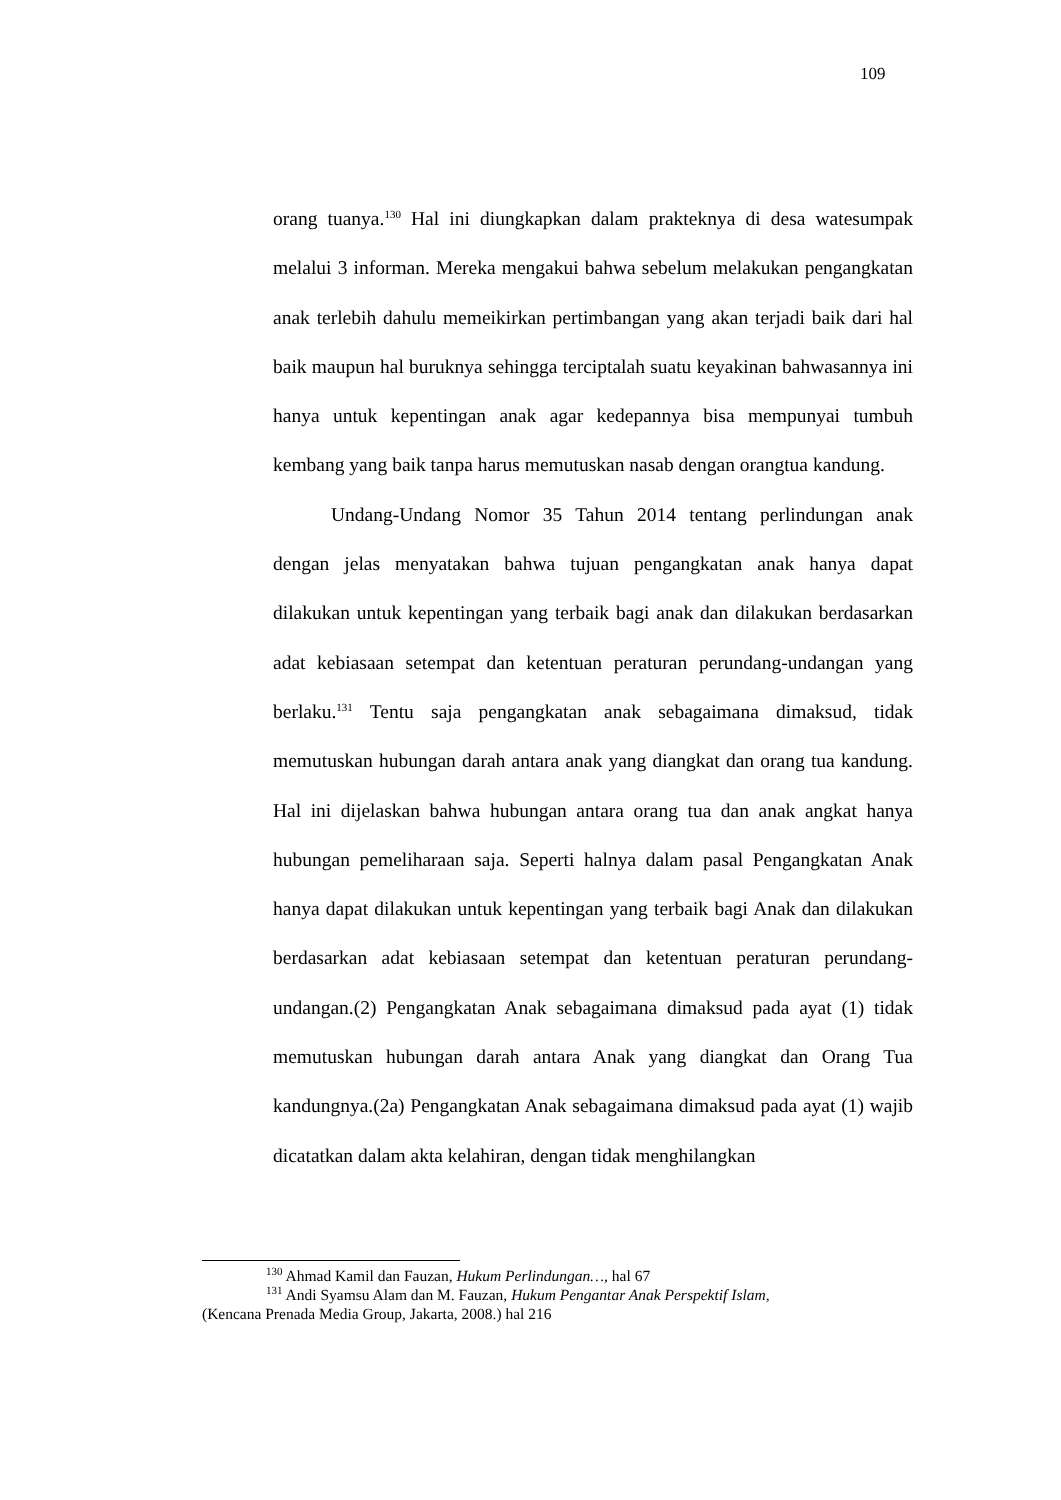109
orang tuanya.<sup>130</sup> Hal ini diungkapkan dalam prakteknya di desa watesumpak melalui 3 informan. Mereka mengakui bahwa sebelum melakukan pengangkatan anak terlebih dahulu memeikirkan pertimbangan yang akan terjadi baik dari hal baik maupun hal buruknya sehingga terciptalah suatu keyakinan bahwasannya ini hanya untuk kepentingan anak agar kedepannya bisa mempunyai tumbuh kembang yang baik tanpa harus memutuskan nasab dengan orangtua kandung.
Undang-Undang Nomor 35 Tahun 2014 tentang perlindungan anak dengan jelas menyatakan bahwa tujuan pengangkatan anak hanya dapat dilakukan untuk kepentingan yang terbaik bagi anak dan dilakukan berdasarkan adat kebiasaan setempat dan ketentuan peraturan perundang-undangan yang berlaku.<sup>131</sup> Tentu saja pengangkatan anak sebagaimana dimaksud, tidak memutuskan hubungan darah antara anak yang diangkat dan orang tua kandung. Hal ini dijelaskan bahwa hubungan antara orang tua dan anak angkat hanya hubungan pemeliharaan saja. Seperti halnya dalam pasal Pengangkatan Anak hanya dapat dilakukan untuk kepentingan yang terbaik bagi Anak dan dilakukan berdasarkan adat kebiasaan setempat dan ketentuan peraturan perundang-undangan.(2) Pengangkatan Anak sebagaimana dimaksud pada ayat (1) tidak memutuskan hubungan darah antara Anak yang diangkat dan Orang Tua kandungnya.(2a) Pengangkatan Anak sebagaimana dimaksud pada ayat (1) wajib dicatatkan dalam akta kelahiran, dengan tidak menghilangkan
<sup>130</sup> Ahmad Kamil dan Fauzan, Hukum Perlindungan…, hal 67
<sup>131</sup> Andi Syamsu Alam dan M. Fauzan, Hukum Pengantar Anak Perspektif Islam,
(Kencana Prenada Media Group, Jakarta, 2008.) hal 216